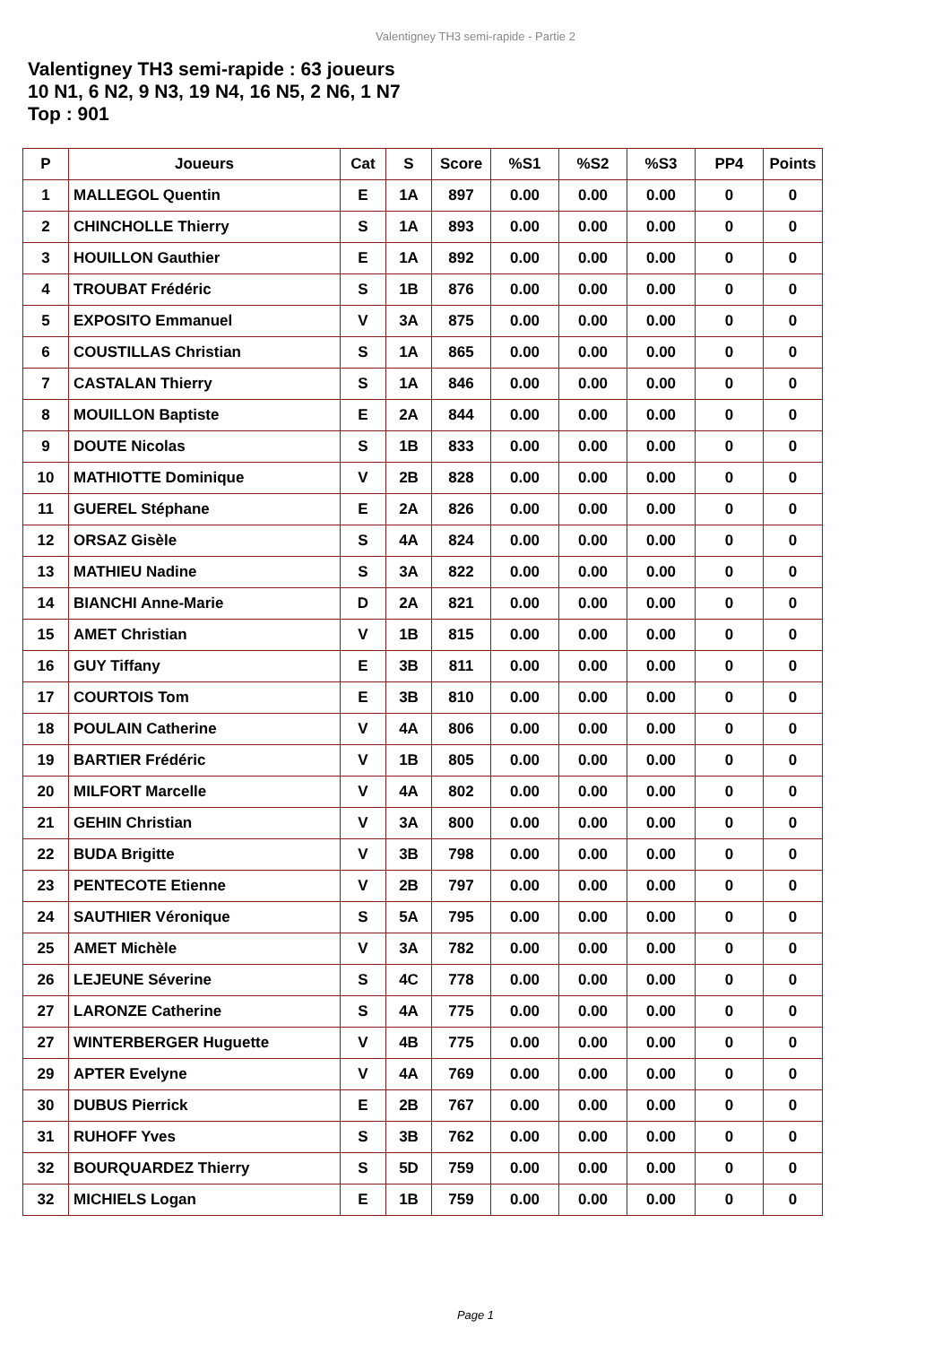Valentigney TH3 semi-rapide - Partie 2
Valentigney TH3 semi-rapide : 63 joueurs
10 N1, 6 N2, 9 N3, 19 N4, 16 N5, 2 N6, 1 N7
Top : 901
| P | Joueurs | Cat | S | Score | %S1 | %S2 | %S3 | PP4 | Points |
| --- | --- | --- | --- | --- | --- | --- | --- | --- | --- |
| 1 | MALLEGOL Quentin | E | 1A | 897 | 0.00 | 0.00 | 0.00 | 0 | 0 |
| 2 | CHINCHOLLE Thierry | S | 1A | 893 | 0.00 | 0.00 | 0.00 | 0 | 0 |
| 3 | HOUILLON Gauthier | E | 1A | 892 | 0.00 | 0.00 | 0.00 | 0 | 0 |
| 4 | TROUBAT Frédéric | S | 1B | 876 | 0.00 | 0.00 | 0.00 | 0 | 0 |
| 5 | EXPOSITO Emmanuel | V | 3A | 875 | 0.00 | 0.00 | 0.00 | 0 | 0 |
| 6 | COUSTILLAS Christian | S | 1A | 865 | 0.00 | 0.00 | 0.00 | 0 | 0 |
| 7 | CASTALAN Thierry | S | 1A | 846 | 0.00 | 0.00 | 0.00 | 0 | 0 |
| 8 | MOUILLON Baptiste | E | 2A | 844 | 0.00 | 0.00 | 0.00 | 0 | 0 |
| 9 | DOUTE Nicolas | S | 1B | 833 | 0.00 | 0.00 | 0.00 | 0 | 0 |
| 10 | MATHIOTTE Dominique | V | 2B | 828 | 0.00 | 0.00 | 0.00 | 0 | 0 |
| 11 | GUEREL Stéphane | E | 2A | 826 | 0.00 | 0.00 | 0.00 | 0 | 0 |
| 12 | ORSAZ Gisèle | S | 4A | 824 | 0.00 | 0.00 | 0.00 | 0 | 0 |
| 13 | MATHIEU Nadine | S | 3A | 822 | 0.00 | 0.00 | 0.00 | 0 | 0 |
| 14 | BIANCHI Anne-Marie | D | 2A | 821 | 0.00 | 0.00 | 0.00 | 0 | 0 |
| 15 | AMET Christian | V | 1B | 815 | 0.00 | 0.00 | 0.00 | 0 | 0 |
| 16 | GUY Tiffany | E | 3B | 811 | 0.00 | 0.00 | 0.00 | 0 | 0 |
| 17 | COURTOIS Tom | E | 3B | 810 | 0.00 | 0.00 | 0.00 | 0 | 0 |
| 18 | POULAIN Catherine | V | 4A | 806 | 0.00 | 0.00 | 0.00 | 0 | 0 |
| 19 | BARTIER Frédéric | V | 1B | 805 | 0.00 | 0.00 | 0.00 | 0 | 0 |
| 20 | MILFORT Marcelle | V | 4A | 802 | 0.00 | 0.00 | 0.00 | 0 | 0 |
| 21 | GEHIN Christian | V | 3A | 800 | 0.00 | 0.00 | 0.00 | 0 | 0 |
| 22 | BUDA Brigitte | V | 3B | 798 | 0.00 | 0.00 | 0.00 | 0 | 0 |
| 23 | PENTECOTE Etienne | V | 2B | 797 | 0.00 | 0.00 | 0.00 | 0 | 0 |
| 24 | SAUTHIER Véronique | S | 5A | 795 | 0.00 | 0.00 | 0.00 | 0 | 0 |
| 25 | AMET Michèle | V | 3A | 782 | 0.00 | 0.00 | 0.00 | 0 | 0 |
| 26 | LEJEUNE Séverine | S | 4C | 778 | 0.00 | 0.00 | 0.00 | 0 | 0 |
| 27 | LARONZE Catherine | S | 4A | 775 | 0.00 | 0.00 | 0.00 | 0 | 0 |
| 27 | WINTERBERGER Huguette | V | 4B | 775 | 0.00 | 0.00 | 0.00 | 0 | 0 |
| 29 | APTER Evelyne | V | 4A | 769 | 0.00 | 0.00 | 0.00 | 0 | 0 |
| 30 | DUBUS Pierrick | E | 2B | 767 | 0.00 | 0.00 | 0.00 | 0 | 0 |
| 31 | RUHOFF Yves | S | 3B | 762 | 0.00 | 0.00 | 0.00 | 0 | 0 |
| 32 | BOURQUARDEZ Thierry | S | 5D | 759 | 0.00 | 0.00 | 0.00 | 0 | 0 |
| 32 | MICHIELS Logan | E | 1B | 759 | 0.00 | 0.00 | 0.00 | 0 | 0 |
Page 1